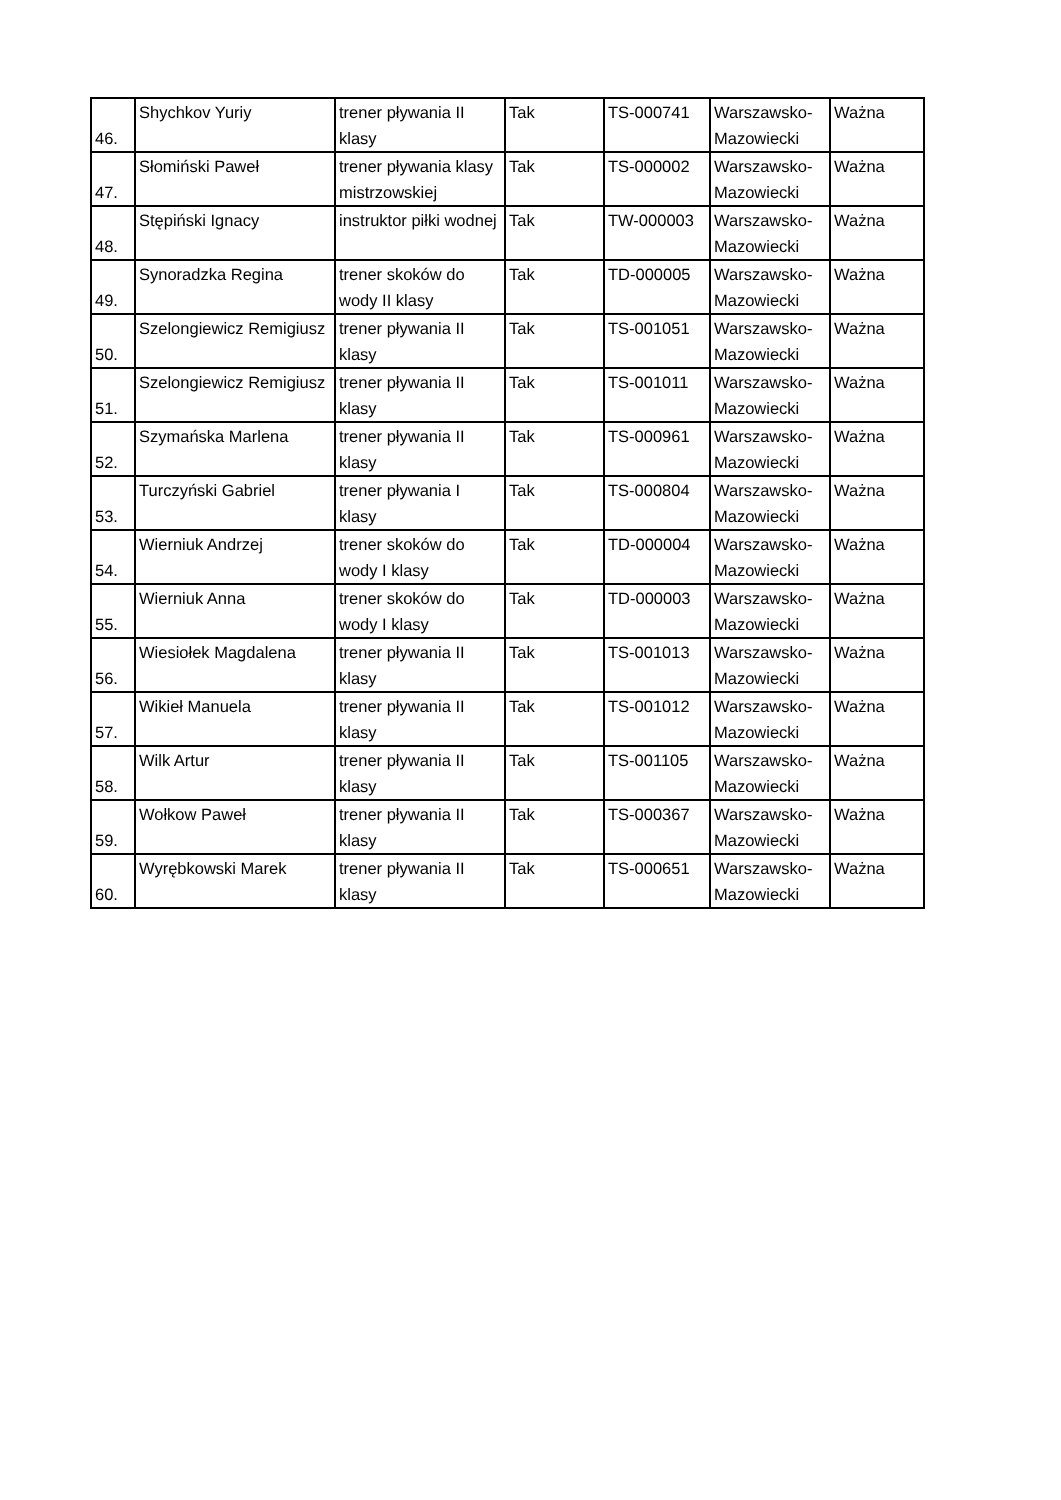| 46. | Shychkov Yuriy | trener pływania II klasy | Tak | TS-000741 | Warszawsko-Mazowiecki | Ważna |
| 47. | Słomiński Paweł | trener pływania klasy mistrzowskiej | Tak | TS-000002 | Warszawsko-Mazowiecki | Ważna |
| 48. | Stępiński Ignacy | instruktor piłki wodnej | Tak | TW-000003 | Warszawsko-Mazowiecki | Ważna |
| 49. | Synoradzka Regina | trener skoków do wody II klasy | Tak | TD-000005 | Warszawsko-Mazowiecki | Ważna |
| 50. | Szelongiewicz Remigiusz | trener pływania II klasy | Tak | TS-001051 | Warszawsko-Mazowiecki | Ważna |
| 51. | Szelongiewicz Remigiusz | trener pływania II klasy | Tak | TS-001011 | Warszawsko-Mazowiecki | Ważna |
| 52. | Szymańska Marlena | trener pływania II klasy | Tak | TS-000961 | Warszawsko-Mazowiecki | Ważna |
| 53. | Turczyński Gabriel | trener pływania I klasy | Tak | TS-000804 | Warszawsko-Mazowiecki | Ważna |
| 54. | Wierniuk Andrzej | trener skoków do wody I klasy | Tak | TD-000004 | Warszawsko-Mazowiecki | Ważna |
| 55. | Wierniuk Anna | trener skoków do wody I klasy | Tak | TD-000003 | Warszawsko-Mazowiecki | Ważna |
| 56. | Wiesiołek Magdalena | trener pływania II klasy | Tak | TS-001013 | Warszawsko-Mazowiecki | Ważna |
| 57. | Wikieł Manuela | trener pływania II klasy | Tak | TS-001012 | Warszawsko-Mazowiecki | Ważna |
| 58. | Wilk Artur | trener pływania II klasy | Tak | TS-001105 | Warszawsko-Mazowiecki | Ważna |
| 59. | Wołkow Paweł | trener pływania II klasy | Tak | TS-000367 | Warszawsko-Mazowiecki | Ważna |
| 60. | Wyrębkowski Marek | trener pływania II klasy | Tak | TS-000651 | Warszawsko-Mazowiecki | Ważna |